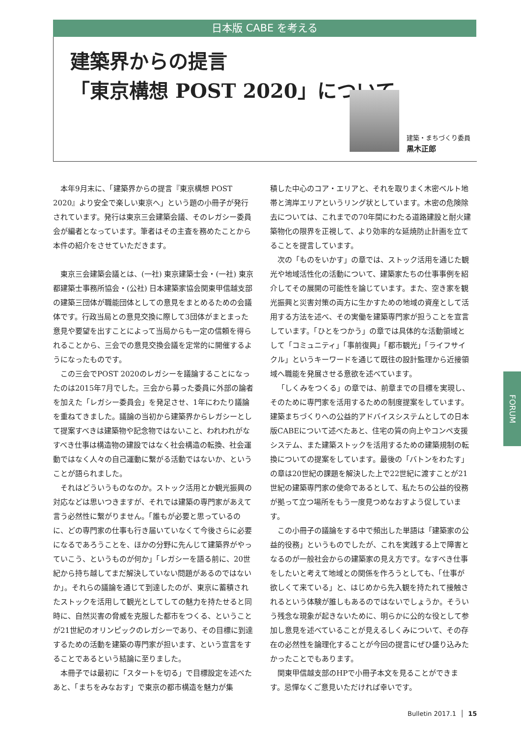日本版 CABE を考える
建築界からの提言
「東京構想 POST 2020」について
建築・まちづくり委員
黒木正郎
本年9月末に、「建築界からの提言『東京構想 POST 2020』より安全で楽しい東京へ」という題の小冊子が発行されています。発行は東京三会建築会議、そのレガシー委員会が編者となっています。筆者はその主査を務めたことから本件の紹介をさせていただきます。
東京三会建築会議とは、(一社) 東京建築士会・(一社) 東京都建築士事務所協会・(公社) 日本建築家協会関東甲信越支部の建築三団体が職能団体としての意見をまとめるための会議体です。行政当局との意見交換に際して3団体がまとまった意見や要望を出すことによって当局からも一定の信頼を得られることから、三会での意見交換会議を定常的に開催するようになったものです。
この三会でPOST 2020のレガシーを議論することになったのは2015年7月でした。三会から募った委員に外部の論者を加えた「レガシー委員会」を発足させ、1年にわたり議論を重ねてきました。議論の当初から建築界からレガシーとして提案すべきは建築物や記念物ではないこと、われわれがなすべき仕事は構造物の建設ではなく社会構造の転換、社会運動ではなく人々の自己運動に繋がる活動ではないか、ということが語られました。
それはどういうものなのか。ストック活用とか観光振興の対応などは思いつきますが、それでは建築の専門家があえて言う必然性に繋がりません。「誰もが必要と思っているのに、どの専門家の仕事も行き届いていなくて今後さらに必要になるであろうことを、ほかの分野に先んじて建築界がやっていこう、というものが何か」「レガシーを語る前に、20世紀から持ち越してまだ解決していない問題があるのではないか」。それらの議論を通じて到達したのが、東京に蓄積されたストックを活用して観光としてしての魅力を持たせると同時に、自然災害の脅威を克服した都市をつくる、ということが21世紀のオリンピックのレガシーであり、その目標に到達するための活動を建築の専門家が担います、という宣言をすることであるという結論に至りました。
本冊子では最初に「スタートを切る」で目標設定を述べたあと、「まちをみなおす」で東京の都市構造を魅力が集
積した中心のコア・エリアと、それを取りまく木密ベルト地帯と湾岸エリアというリング状としています。木密の危険除去については、これまでの70年間にわたる道路建設と耐火建築物化の限界を正視して、より効率的な延焼防止計画を立てることを提言しています。
次の「ものをいかす」の章では、ストック活用を通じた観光や地域活性化の活動について、建築家たちの仕事事例を紹介してその展開の可能性を論じています。また、空き家を観光振興と災害対策の両方に生かすための地域の資産として活用する方法を述べ、その実働を建築専門家が担うことを宣言しています。「ひとをつかう」の章では具体的な活動領域として「コミュニティ」「事前復興」「都市観光」「ライフサイクル」というキーワードを通じて既往の設計監理から近接領域へ職能を発展させる意欲を述べています。
「しくみをつくる」の章では、前章までの目標を実現し、そのために専門家を活用するための制度提案をしています。建築まちづくりへの公益的アドバイスシステムとしての日本版CABEについて述べたあと、住宅の質の向上やコンペ支援システム、また建築ストックを活用するための建築規制の転換についての提案をしています。最後の「バトンをわたす」の章は20世紀の課題を解決した上で22世紀に渡すことが21世紀の建築専門家の使命であるとして、私たちの公益的役務が拠って立つ場所をもう一度見つめなおすよう促しています。
この小冊子の議論をする中で頻出した単語は「建築家の公益的役務」というものでしたが、これを実践する上で障害となるのが一般社会からの建築家の見え方です。なすべき仕事をしたいと考えて地域との関係を作ろうとしても、「仕事が欲しくて来ている」と、はじめから先入観を持たれて接触されるという体験が誰しもあるのではないでしょうか。そういう残念な現象が起きないために、明らかに公的な役として参加し意見を述べていることが見えるしくみについて、その存在の必然性を論理化することが今回の提言にぜひ盛り込みたかったことでもあります。
関東甲信越支部のHPで小冊子本文を見ることができます。忌憚なくご意見いただければ幸いです。
FORUM
Bulletin 2017.1 │ 15